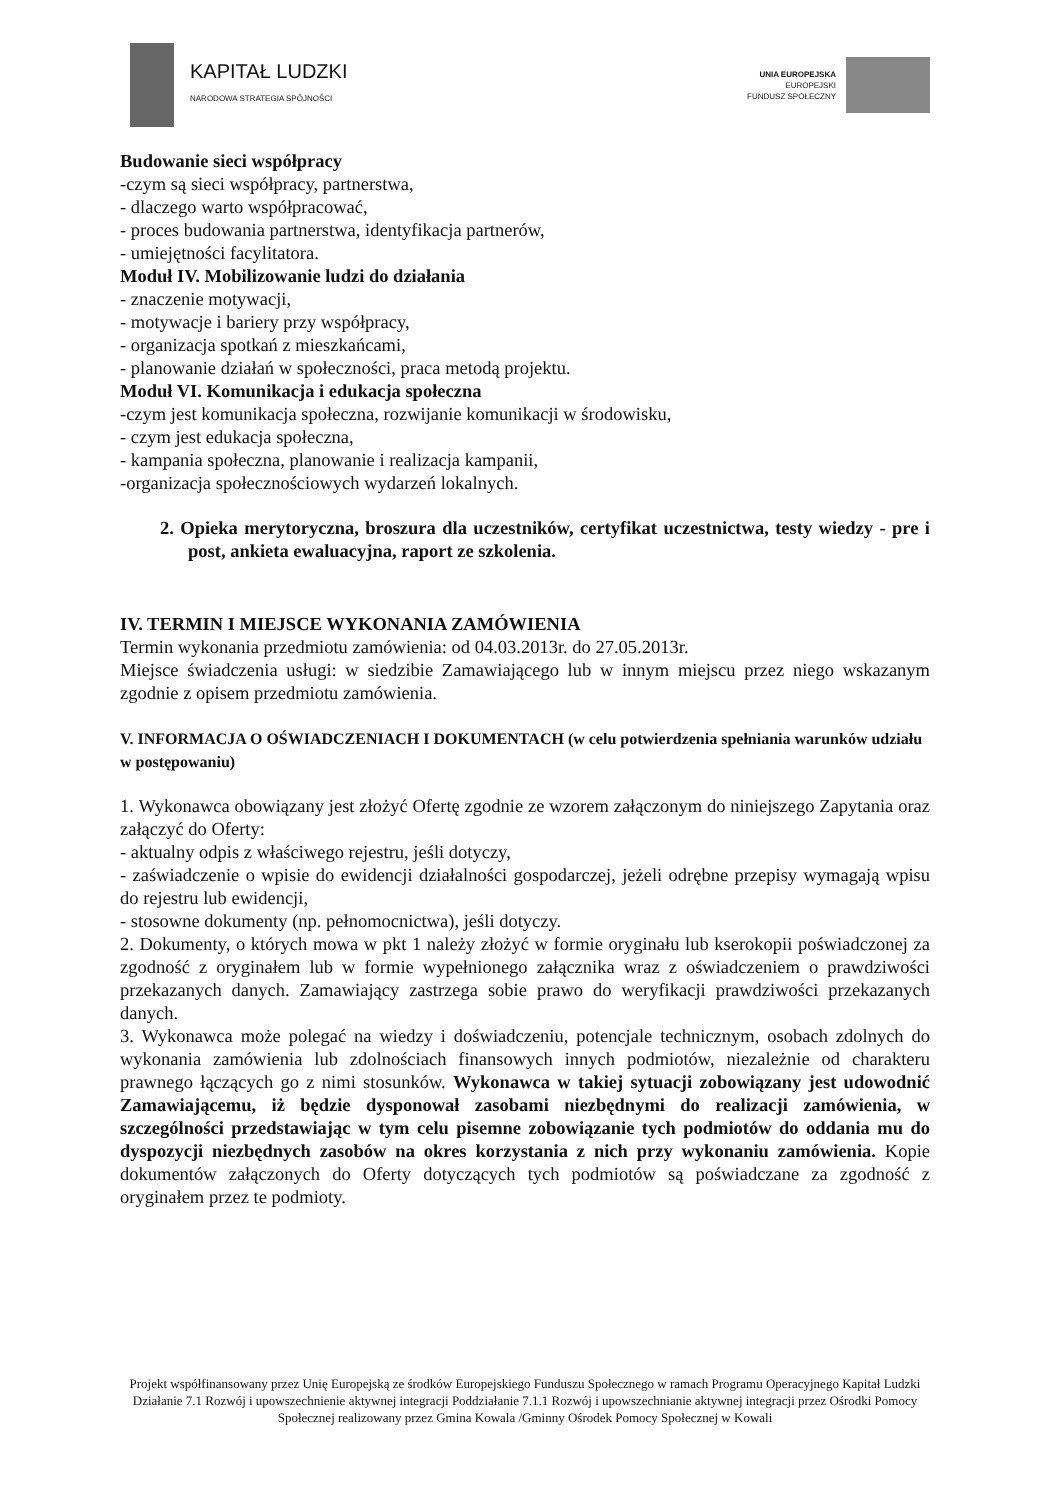KAPITAŁ LUDZKI
NARODOWA STRATEGIA SPÓJNOŚCI
UNIA EUROPEJSKA
EUROPEJSKI
FUNDUSZ SPOŁECZNY
Budowanie sieci współpracy
-czym są sieci współpracy, partnerstwa,
- dlaczego warto współpracować,
- proces budowania partnerstwa, identyfikacja partnerów,
- umiejętności facylitatora.
Moduł IV. Mobilizowanie ludzi do działania
- znaczenie motywacji,
- motywacje i bariery przy współpracy,
- organizacja spotkań z mieszkańcami,
- planowanie działań w społeczności, praca metodą projektu.
Moduł VI. Komunikacja i edukacja społeczna
-czym jest komunikacja społeczna, rozwijanie komunikacji w środowisku,
- czym jest edukacja społeczna,
- kampania społeczna, planowanie i realizacja kampanii,
-organizacja społecznościowych wydarzeń lokalnych.
2. Opieka merytoryczna, broszura dla uczestników, certyfikat uczestnictwa, testy wiedzy - pre i post, ankieta ewaluacyjna, raport ze szkolenia.
IV. TERMIN I MIEJSCE WYKONANIA ZAMÓWIENIA
Termin wykonania przedmiotu zamówienia: od 04.03.2013r. do 27.05.2013r.
Miejsce świadczenia usługi: w siedzibie Zamawiającego lub w innym miejscu przez niego wskazanym zgodnie z opisem przedmiotu zamówienia.
V. INFORMACJA O OŚWIADCZENIACH I DOKUMENTACH (w celu potwierdzenia spełniania warunków udziału w postępowaniu)
1. Wykonawca obowiązany jest złożyć Ofertę zgodnie ze wzorem załączonym do niniejszego Zapytania oraz załączyć do Oferty:
- aktualny odpis z właściwego rejestru, jeśli dotyczy,
- zaświadczenie o wpisie do ewidencji działalności gospodarczej, jeżeli odrębne przepisy wymagają wpisu do rejestru lub ewidencji,
- stosowne dokumenty (np. pełnomocnictwa), jeśli dotyczy.
2. Dokumenty, o których mowa w pkt 1 należy złożyć w formie oryginału lub kserokopii poświadczonej za zgodność z oryginałem lub w formie wypełnionego załącznika wraz z oświadczeniem o prawdziwości przekazanych danych. Zamawiający zastrzega sobie prawo do weryfikacji prawdziwości przekazanych danych.
3. Wykonawca może polegać na wiedzy i doświadczeniu, potencjale technicznym, osobach zdolnych do wykonania zamówienia lub zdolnościach finansowych innych podmiotów, niezależnie od charakteru prawnego łączących go z nimi stosunków. Wykonawca w takiej sytuacji zobowiązany jest udowodnić Zamawiającemu, iż będzie dysponował zasobami niezbędnymi do realizacji zamówienia, w szczególności przedstawiając w tym celu pisemne zobowiązanie tych podmiotów do oddania mu do dyspozycji niezbędnych zasobów na okres korzystania z nich przy wykonaniu zamówienia. Kopie dokumentów załączonych do Oferty dotyczących tych podmiotów są poświadczane za zgodność z oryginałem przez te podmioty.
Projekt współfinansowany przez Unię Europejską ze środków Europejskiego Funduszu Społecznego w ramach Programu Operacyjnego Kapitał Ludzki Działanie 7.1 Rozwój i upowszechnienie aktywnej integracji Poddziałanie 7.1.1 Rozwój i upowszechnianie aktywnej integracji przez Ośrodki Pomocy Społecznej realizowany przez Gmina Kowala /Gminny Ośrodek Pomocy Społecznej w Kowali